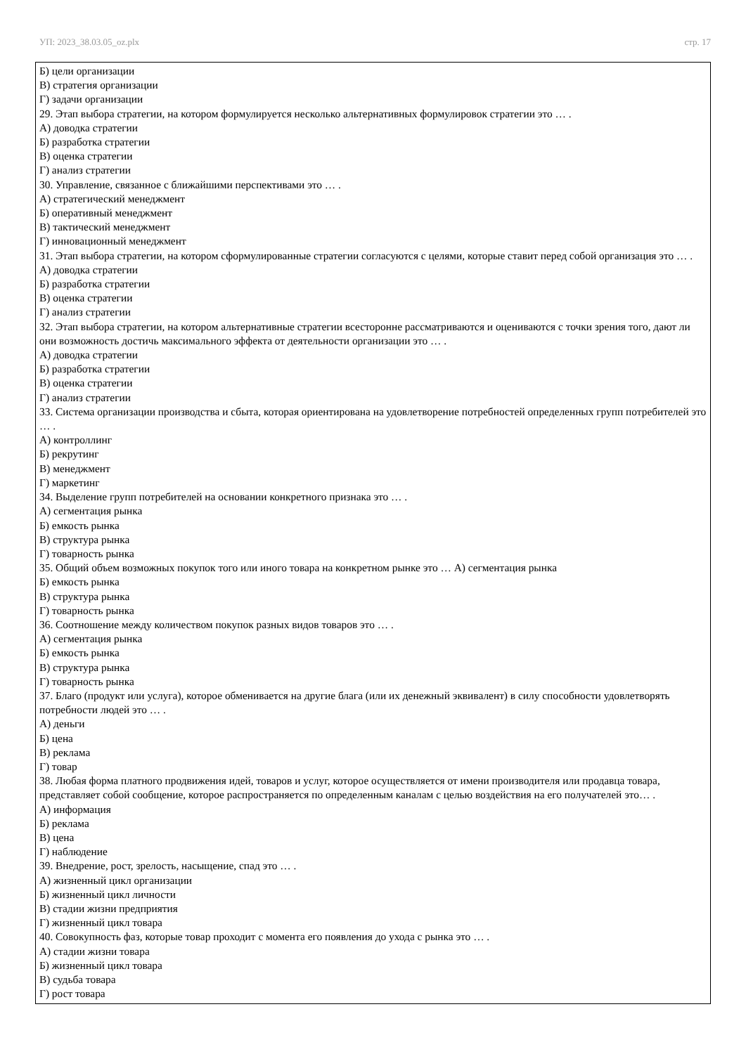УП: 2023_38.03.05_oz.plx стр. 17
Б) цели организации
В) стратегия организации
Г) задачи организации
29. Этап выбора стратегии, на котором формулируется несколько альтернативных формулировок стратегии это … .
А) доводка стратегии
Б) разработка стратегии
В) оценка стратегии
Г) анализ стратегии
30. Управление, связанное с ближайшими перспективами это … .
А) стратегический менеджмент
Б) оперативный менеджмент
В) тактический менеджмент
Г) инновационный менеджмент
31. Этап выбора стратегии, на котором сформулированные стратегии согласуются с целями, которые ставит перед собой организация это … .
А) доводка стратегии
Б) разработка стратегии
В) оценка стратегии
Г) анализ стратегии
32. Этап выбора стратегии, на котором альтернативные стратегии всесторонне рассматриваются и оцениваются с точки зрения того, дают ли они возможность достичь максимального эффекта от деятельности организации это … .
А) доводка стратегии
Б) разработка стратегии
В) оценка стратегии
Г) анализ стратегии
33. Система организации производства и сбыта, которая ориентирована на удовлетворение потребностей определенных групп потребителей это … .
А) контроллинг
Б) рекрутинг
В) менеджмент
Г) маркетинг
34. Выделение групп потребителей на основании конкретного признака это … .
А) сегментация рынка
Б) емкость рынка
В) структура рынка
Г) товарность рынка
35. Общий объем возможных покупок того или иного товара на конкретном рынке это … А) сегментация рынка
Б) емкость рынка
В) структура рынка
Г) товарность рынка
36. Соотношение между количеством покупок разных видов товаров это … .
А) сегментация рынка
Б) емкость рынка
В) структура рынка
Г) товарность рынка
37. Благо (продукт или услуга), которое обменивается на другие блага (или их денежный эквивалент) в силу способности удовлетворять потребности людей это … .
А) деньги
Б) цена
В) реклама
Г) товар
38. Любая форма платного продвижения идей, товаров и услуг, которое осуществляется от имени производителя или продавца товара, представляет собой сообщение, которое распространяется по определенным каналам с целью воздействия на его получателей это… .
А) информация
Б) реклама
В) цена
Г) наблюдение
39. Внедрение, рост, зрелость, насыщение, спад это … .
А) жизненный цикл организации
Б) жизненный цикл личности
В) стадии жизни предприятия
Г) жизненный цикл товара
40. Совокупность фаз, которые товар проходит с момента его появления до ухода с рынка это … .
А) стадии жизни товара
Б) жизненный цикл товара
В) судьба товара
Г) рост товара